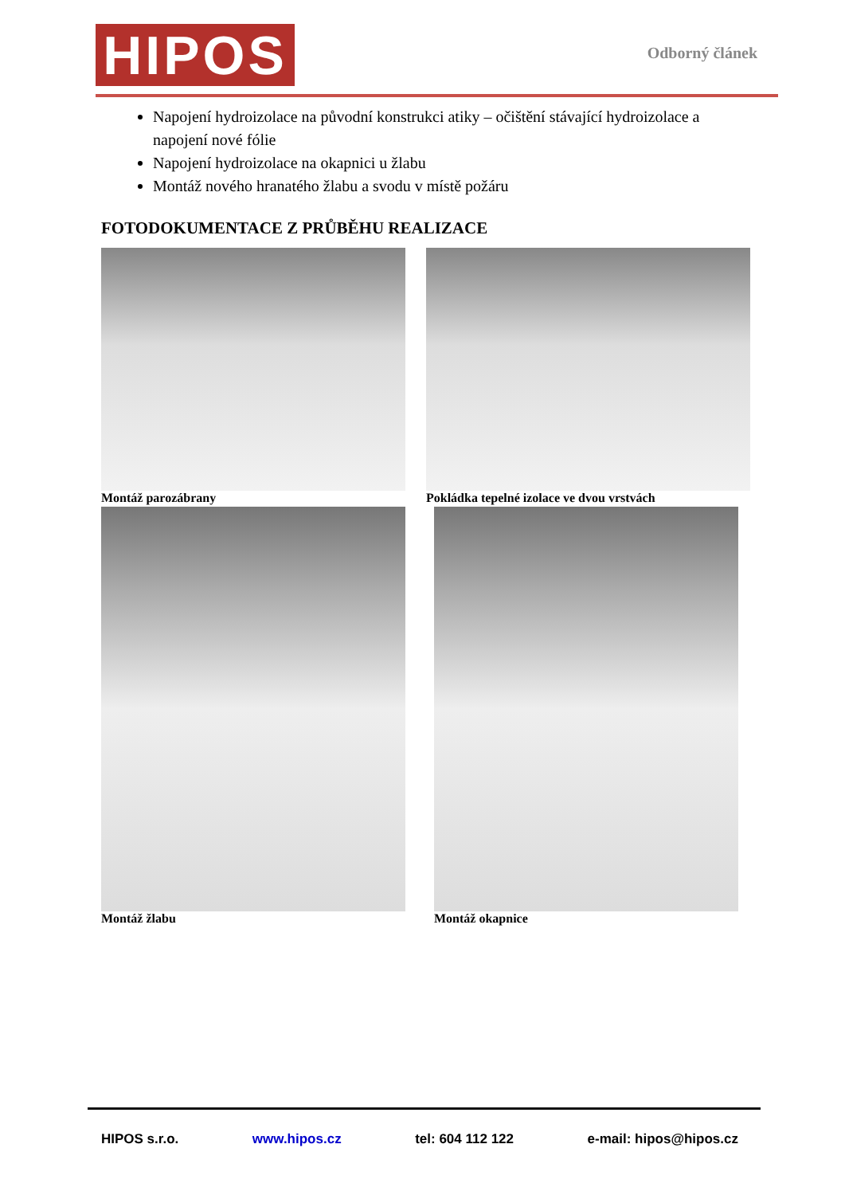HIPOS
Odborný článek
Napojení hydroizolace na původní konstrukci atiky – očištění stávající hydroizolace a napojení nové fólie
Napojení hydroizolace na okapnici u žlabu
Montáž nového hranatého žlabu a svodu v místě požáru
FOTODOKUMENTACE Z PRŮBĚHU REALIZACE
Montáž parozábrany
Pokládka tepelné izolace ve dvou vrstvách
Montáž žlabu
Montáž okapnice
HIPOS s.r.o. www.hipos.cz tel: 604 112 122 e-mail: hipos@hipos.cz